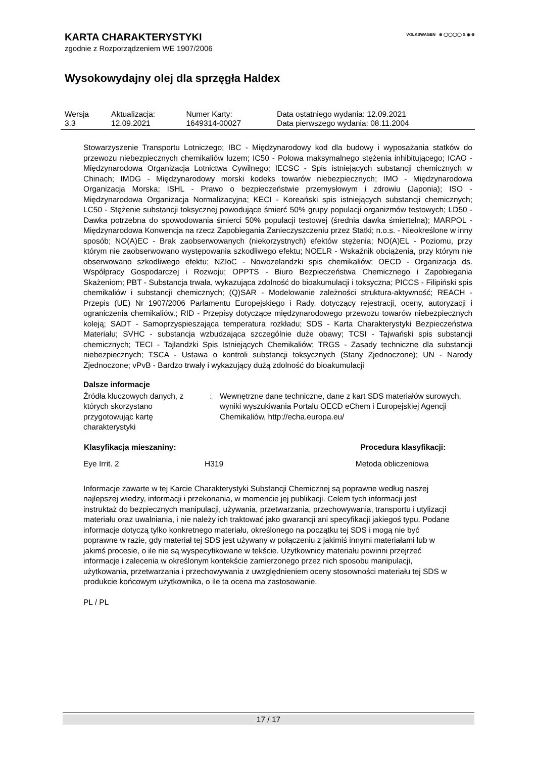VOLKSWAGEN ⊛ ◯◯◯◯ S ◉ ⊛
KARTA CHARAKTERYSTYKI
zgodnie z Rozporządzeniem WE 1907/2006
Wysokowydajny olej dla sprzęgła Haldex
| Wersja 3.3 | Aktualizacja: 12.09.2021 | Numer Karty: 1649314-00027 | Data ostatniego wydania: 12.09.2021 Data pierwszego wydania: 08.11.2004 |
Stowarzyszenie Transportu Lotniczego; IBC - Międzynarodowy kod dla budowy i wyposażania statków do przewozu niebezpiecznych chemikaliów luzem; IC50 - Połowa maksymalnego stężenia inhibitującego; ICAO - Międzynarodowa Organizacja Lotnictwa Cywilnego; IECSC - Spis istniejących substancji chemicznych w Chinach; IMDG - Międzynarodowy morski kodeks towarów niebezpiecznych; IMO - Międzynarodowa Organizacja Morska; ISHL - Prawo o bezpieczeństwie przemysłowym i zdrowiu (Japonia); ISO - Międzynarodowa Organizacja Normalizacyjna; KECI - Koreański spis istniejących substancji chemicznych; LC50 - Stężenie substancji toksycznej powodujące śmierć 50% grupy populacji organizmów testowych; LD50 - Dawka potrzebna do spowodowania śmierci 50% populacji testowej (średnia dawka śmiertelna); MARPOL - Międzynarodowa Konwencja na rzecz Zapobiegania Zanieczyszczeniu przez Statki; n.o.s. - Nieokreślone w inny sposób; NO(A)EC - Brak zaobserwowanych (niekorzystnych) efektów stężenia; NO(A)EL - Poziomu, przy którym nie zaobserwowano występowania szkodliwego efektu; NOELR - Wskaźnik obciążenia, przy którym nie obserwowano szkodliwego efektu; NZIoC - Nowozelandzki spis chemikaliów; OECD - Organizacja ds. Współpracy Gospodarczej i Rozwoju; OPPTS - Biuro Bezpieczeństwa Chemicznego i Zapobiegania Skażeniom; PBT - Substancja trwała, wykazująca zdolność do bioakumulacji i toksyczna; PICCS - Filipiński spis chemikaliów i substancji chemicznych; (Q)SAR - Modelowanie zależności struktura-aktywność; REACH - Przepis (UE) Nr 1907/2006 Parlamentu Europejskiego i Rady, dotyczący rejestracji, oceny, autoryzacji i ograniczenia chemikaliów.; RID - Przepisy dotyczące międzynarodowego przewozu towarów niebezpiecznych koleją; SADT - Samoprzyspieszająca temperatura rozkładu; SDS - Karta Charakterystyki Bezpieczeństwa Materiału; SVHC - substancja wzbudzająca szczególnie duże obawy; TCSI - Tajwański spis substancji chemicznych; TECI - Tajlandzki Spis Istniejących Chemikaliów; TRGS - Zasady techniczne dla substancji niebezpiecznych; TSCA - Ustawa o kontroli substancji toksycznych (Stany Zjednoczone); UN - Narody Zjednoczone; vPvB - Bardzo trwały i wykazujący dużą zdolność do bioakumulacji
Dalsze informacje
| Źródła kluczowych danych, z których skorzystano przygotowując kartę charakterystyki | : | Wewnętrzne dane techniczne, dane z kart SDS materiałów surowych, wyniki wyszukiwania Portalu OECD eChem i Europejskiej Agencji Chemikaliów, http://echa.europa.eu/ |
| Klasyfikacja mieszaniny: | | Procedura klasyfikacji: |
| --- | --- | --- |
| Eye Irrit. 2 | H319 | Metoda obliczeniowa |
Informacje zawarte w tej Karcie Charakterystyki Substancji Chemicznej są poprawne według naszej najlepszej wiedzy, informacji i przekonania, w momencie jej publikacji. Celem tych informacji jest instruktaż do bezpiecznych manipulacji, używania, przetwarzania, przechowywania, transportu i utylizacji materiału oraz uwalniania, i nie należy ich traktować jako gwarancji ani specyfikacji jakiegoś typu. Podane informacje dotyczą tylko konkretnego materiału, określonego na początku tej SDS i mogą nie być poprawne w razie, gdy materiał tej SDS jest używany w połączeniu z jakimiś innymi materiałami lub w jakimś procesie, o ile nie są wyspecyfikowane w tekście. Użytkownicy materiału powinni przejrzeć informacje i zalecenia w określonym kontekście zamierzonego przez nich sposobu manipulacji, użytkowania, przetwarzania i przechowywania z uwzględnieniem oceny stosowności materiału tej SDS w produkcie końcowym użytkownika, o ile ta ocena ma zastosowanie.
PL / PL
17 / 17